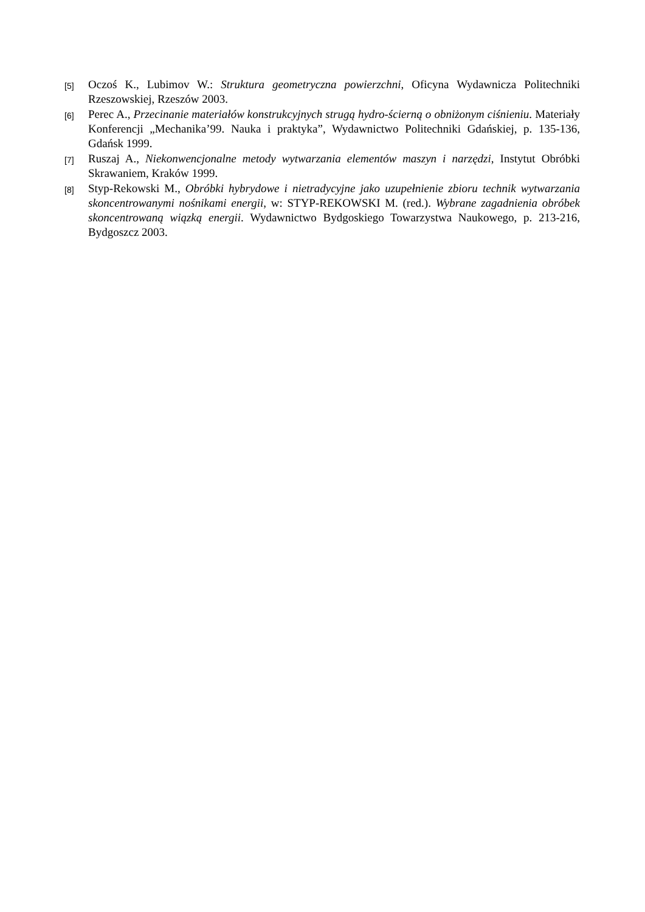[5]
Oczoś K., Lubimov W.: Struktura geometryczna powierzchni, Oficyna Wydawnicza Politechniki Rzeszowskiej, Rzeszów 2003.
[6]
Perec A., Przecinanie materiałów konstrukcyjnych strugą hydro-ścierną o obniżonym ciśnieniu. Materiały Konferencji „Mechanika’99. Nauka i praktyka”, Wydawnictwo Politechniki Gdańskiej, p. 135-136, Gdańsk 1999.
[7]
Ruszaj A., Niekonwencjonalne metody wytwarzania elementów maszyn i narzędzi, Instytut Obróbki Skrawaniem, Kraków 1999.
[8]
Styp-Rekowski M., Obróbki hybrydowe i nietradycyjne jako uzupełnienie zbioru technik wytwarzania skoncentrowanymi nośnikami energii, w: STYP-REKOWSKI M. (red.). Wybrane zagadnienia obróbek skoncentrowaną wiązką energii. Wydawnictwo Bydgoskiego Towarzystwa Naukowego, p. 213-216, Bydgoszcz 2003.